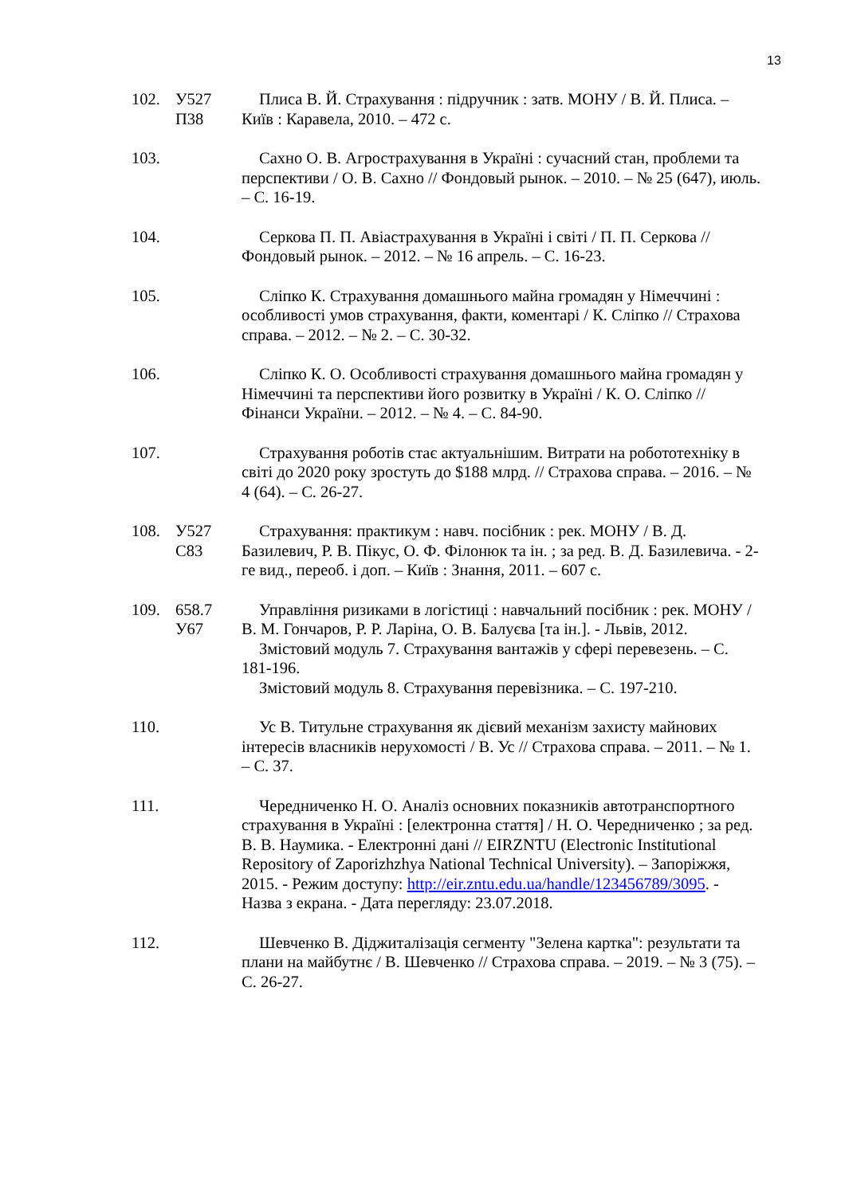13
102. У527
П38
Плиса В. Й. Страхування : підручник : затв. МОНУ / В. Й. Плиса. – Київ : Каравела, 2010. – 472 с.
103. Сахно О. В. Агрострахування в Україні : сучасний стан, проблеми та перспективи / О. В. Сахно // Фондовый рынок. – 2010. – № 25 (647), июль. – С. 16-19.
104. Серкова П. П. Авіастрахування в Україні і світі / П. П. Серкова // Фондовый рынок. – 2012. – № 16 апрель. – С. 16-23.
105. Сліпко К. Страхування домашнього майна громадян у Німеччині : особливості умов страхування, факти, коментарі / К. Сліпко // Страхова справа. – 2012. – № 2. – С. 30-32.
106. Сліпко К. О. Особливості страхування домашнього майна громадян у Німеччині та перспективи його розвитку в Україні / К. О. Сліпко // Фінанси України. – 2012. – № 4. – С. 84-90.
107. Страхування роботів стає актуальнішим. Витрати на робототехніку в світі до 2020 року зростуть до $188 млрд. // Страхова справа. – 2016. – № 4 (64). – С. 26-27.
108. У527
С83
Страхування: практикум : навч. посібник : рек. МОНУ / В. Д. Базилевич, Р. В. Пікус, О. Ф. Філонюк та ін. ; за ред. В. Д. Базилевича. - 2-ге вид., переоб. і доп. – Київ : Знання, 2011. – 607 с.
109. 658.7
У67
Управління ризиками в логістиці : навчальний посібник : рек. МОНУ / В. М. Гончаров, Р. Р. Ларіна, О. В. Балуєва [та ін.]. - Львів, 2012.
Змістовий модуль 7. Страхування вантажів у сфері перевезень. – С. 181-196.
Змістовий модуль 8. Страхування перевізника. – С. 197-210.
110. Ус В. Титульне страхування як дієвий механізм захисту майнових інтересів власників нерухомості / В. Ус // Страхова справа. – 2011. – № 1. – С. 37.
111. Чередниченко Н. О. Аналіз основних показників автотранспортного страхування в Україні : [електронна стаття] / Н. О. Чередниченко ; за ред. В. В. Наумика. - Електронні дані // EIRZNTU (Electronic Institutional Repository of Zaporizhzhya National Technical University). – Запоріжжя, 2015. - Режим доступу: http://eir.zntu.edu.ua/handle/123456789/3095. - Назва з екрана. - Дата перегляду: 23.07.2018.
112. Шевченко В. Діджиталізація сегменту "Зелена картка": результати та плани на майбутнє / В. Шевченко // Страхова справа. – 2019. – № 3 (75). – С. 26-27.